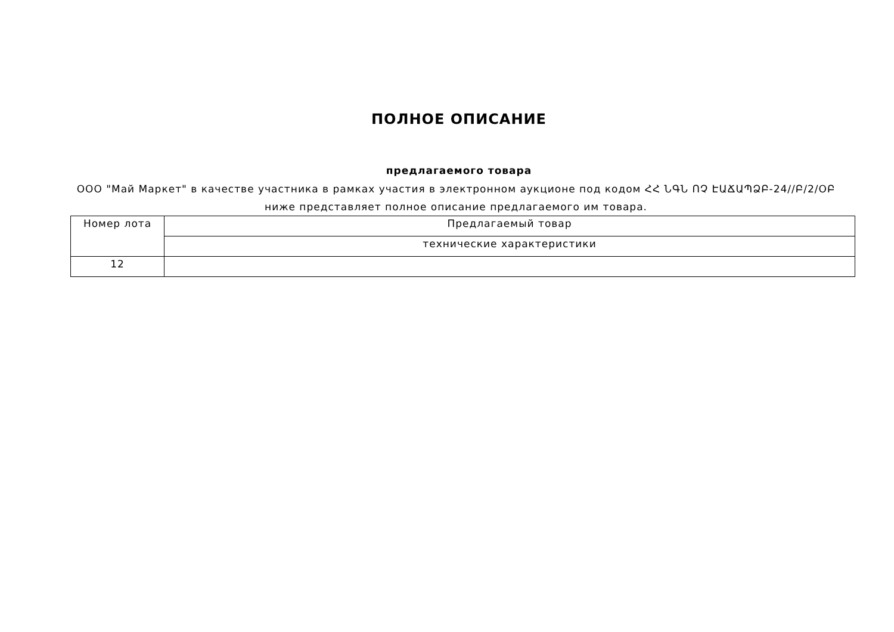ПОЛНОЕ ОПИСАНИЕ
предлагаемого товара
ООО "Май Маркет" в качестве участника в рамках участия в электронном аукционе под кодом ՀՀ ՆԳՆ ՈՉ ԷԱՃԱՊՁԲ-24//Բ/2/ՕԲ ниже представляет полное описание предлагаемого им товара.
| Номер лота | Предлагаемый товар |
| --- | --- |
| | технические характеристики |
| 12 | |